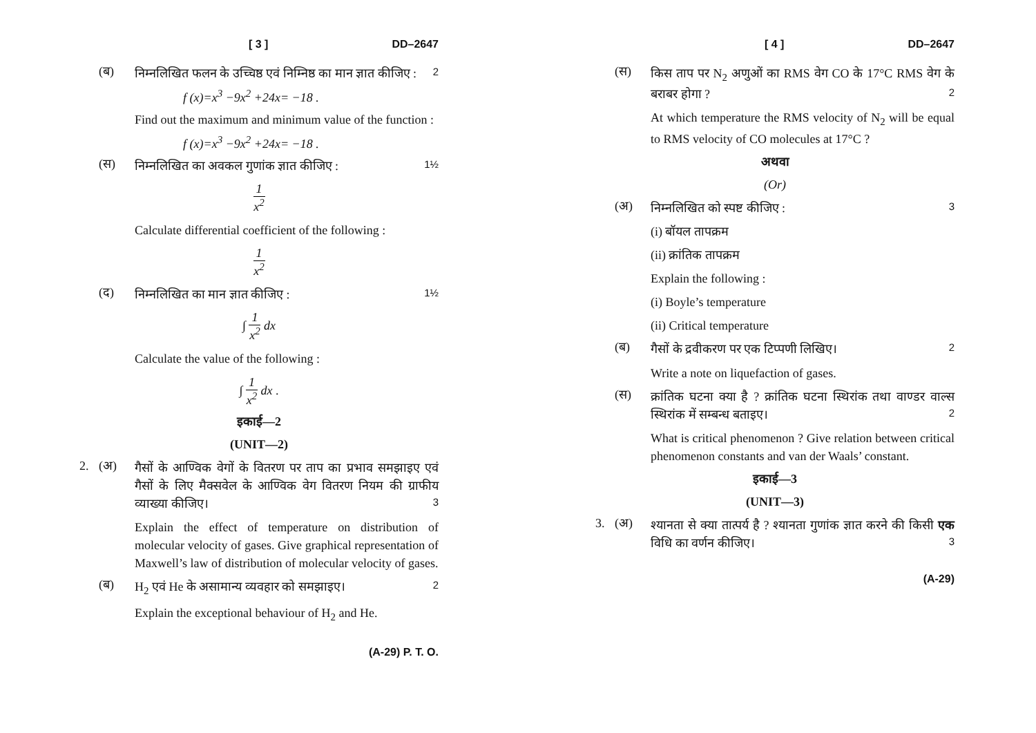[ 3 ] DD–2647
(ब) निम्नलिखित फलन के उच्चिष्ठ एवं निम्निष्ठ का मान ज्ञात कीजिए : 2
f (x)=x<sup>3</sup> −9x<sup>2</sup> +24x= −18 .
Find out the maximum and minimum value of the function :
f (x)=x<sup>3</sup> −9x<sup>2</sup> +24x= −18 .
(स) निम्नलिखित का अवकल गुणांक ज्ञात कीजिए : 1½
1 x<sup>2</sup>
Calculate differential coefficient of the following :
1 x<sup>2</sup>
(द) निम्नलिखित का मान ज्ञात कीजिए : 1½
∫ 1 x<sup>2</sup> dx
Calculate the value of the following :
∫ 1 x<sup>2</sup> dx .
इकाई—2
(UNIT—2)
2. (अ) गैसों के आण्विक वेगों के वितरण पर ताप का प्रभाव समझाइए एवं गैसों के लिए मैक्सवेल के आण्विक वेग वितरण नियम की ग्राफीय व्याख्या कीजिए। 3
Explain the effect of temperature on distribution of molecular velocity of gases. Give graphical representation of Maxwell’s law of distribution of molecular velocity of gases.
(ब) H<sub>2</sub> एवं He के असामान्य व्यवहार को समझाइए। 2
Explain the exceptional behaviour of H<sub>2</sub> and He.
(A-29) P. T. O.
[ 4 ] DD–2647
(स) किस ताप पर N<sub>2</sub> अणुओं का RMS वेग CO के 17°C RMS वेग के बराबर होगा ? 2
At which temperature the RMS velocity of N<sub>2</sub> will be equal to RMS velocity of CO molecules at 17°C ?
अथवा
(Or)
(अ) निम्नलिखित को स्पष्ट कीजिए : 3
(i) बॉयल तापक्रम
(ii) क्रांतिक तापक्रम
Explain the following :
(i) Boyle’s temperature
(ii) Critical temperature
(ब) गैसों के द्रवीकरण पर एक टिप्पणी लिखिए। 2
Write a note on liquefaction of gases.
(स) क्रांतिक घटना क्या है ? क्रांतिक घटना स्थिरांक तथा वाण्डर वाल्स स्थिरांक में सम्बन्ध बताइए। 2
What is critical phenomenon ? Give relation between critical phenomenon constants and van der Waals’ constant.
इकाई—3
(UNIT—3)
3. (अ) श्यानता से क्या तात्पर्य है ? श्यानता गुणांक ज्ञात करने की किसी एक विधि का वर्णन कीजिए। 3
(A-29)